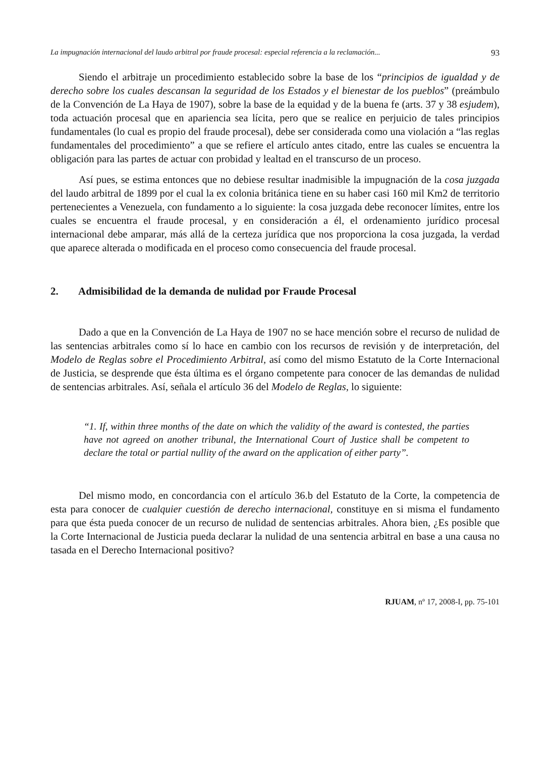La impugnación internacional del laudo arbitral por fraude procesal: especial referencia a la reclamación... 93
Siendo el arbitraje un procedimiento establecido sobre la base de los “principios de igualdad y de derecho sobre los cuales descansan la seguridad de los Estados y el bienestar de los pueblos” (preámbulo de la Convención de La Haya de 1907), sobre la base de la equidad y de la buena fe (arts. 37 y 38 esjudem), toda actuación procesal que en apariencia sea lícita, pero que se realice en perjuicio de tales principios fundamentales (lo cual es propio del fraude procesal), debe ser considerada como una violación a “las reglas fundamentales del procedimiento” a que se refiere el artículo antes citado, entre las cuales se encuentra la obligación para las partes de actuar con probidad y lealtad en el transcurso de un proceso.
Así pues, se estima entonces que no debiese resultar inadmisible la impugnación de la cosa juzgada del laudo arbitral de 1899 por el cual la ex colonia británica tiene en su haber casi 160 mil Km2 de territorio pertenecientes a Venezuela, con fundamento a lo siguiente: la cosa juzgada debe reconocer límites, entre los cuales se encuentra el fraude procesal, y en consideración a él, el ordenamiento jurídico procesal internacional debe amparar, más allá de la certeza jurídica que nos proporciona la cosa juzgada, la verdad que aparece alterada o modificada en el proceso como consecuencia del fraude procesal.
2. Admisibilidad de la demanda de nulidad por Fraude Procesal
Dado a que en la Convención de La Haya de 1907 no se hace mención sobre el recurso de nulidad de las sentencias arbitrales como sí lo hace en cambio con los recursos de revisión y de interpretación, del Modelo de Reglas sobre el Procedimiento Arbitral, así como del mismo Estatuto de la Corte Internacional de Justicia, se desprende que ésta última es el órgano competente para conocer de las demandas de nulidad de sentencias arbitrales. Así, señala el artículo 36 del Modelo de Reglas, lo siguiente:
“1. If, within three months of the date on which the validity of the award is contested, the parties have not agreed on another tribunal, the International Court of Justice shall be competent to declare the total or partial nullity of the award on the application of either party”.
Del mismo modo, en concordancia con el artículo 36.b del Estatuto de la Corte, la competencia de esta para conocer de cualquier cuestión de derecho internacional, constituye en si misma el fundamento para que ésta pueda conocer de un recurso de nulidad de sentencias arbitrales. Ahora bien, ¿Es posible que la Corte Internacional de Justicia pueda declarar la nulidad de una sentencia arbitral en base a una causa no tasada en el Derecho Internacional positivo?
RJUAM, nº 17, 2008-I, pp. 75-101